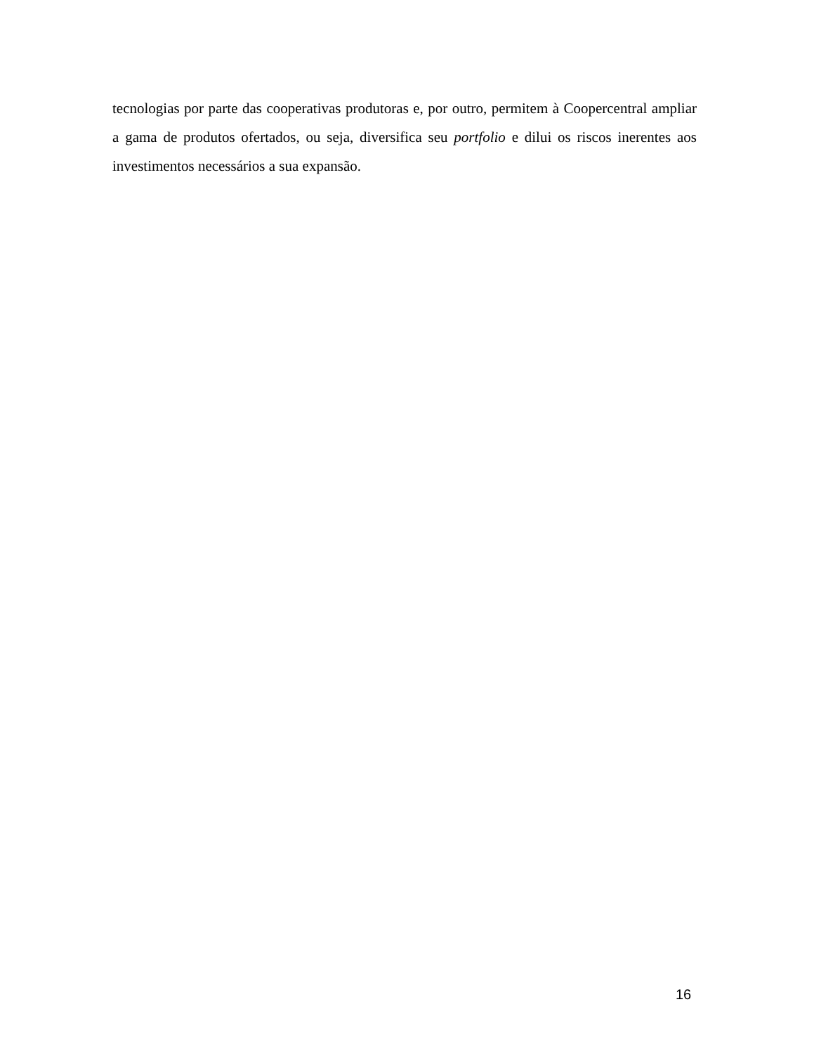tecnologias por parte das cooperativas produtoras e, por outro, permitem à Coopercentral ampliar a gama de produtos ofertados, ou seja, diversifica seu portfolio e dilui os riscos inerentes aos investimentos necessários a sua expansão.
16